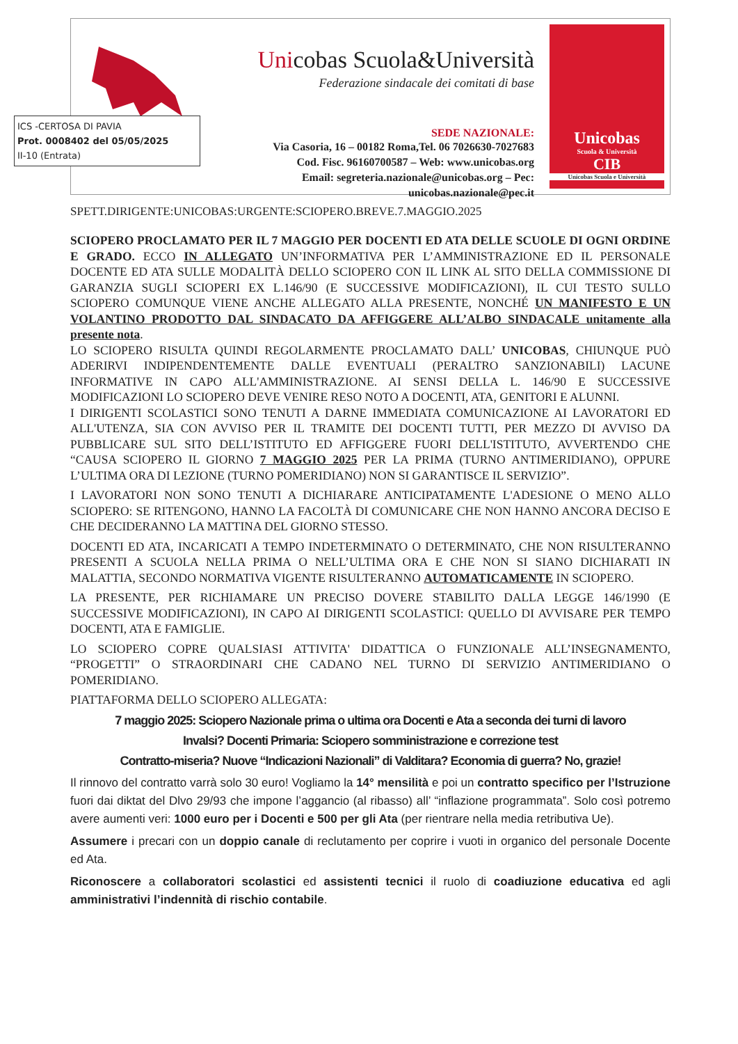Unicobas Scuola&Università
Federazione sindacale dei comitati di base
SEDE NAZIONALE:
Via Casoria, 16 – 00182 Roma,Tel. 06 7026630-7027683
Cod. Fisc. 96160700587 – Web: www.unicobas.org
Email: segreteria.nazionale@unicobas.org – Pec: unicobas.nazionale@pec.it
Unicobas
Scuola & Università
CIB
Unicobas Scuola e Università
ICS -CERTOSA DI PAVIA
Prot. 0008402 del 05/05/2025
II-10 (Entrata)
SPETT.DIRIGENTE:UNICOBAS:URGENTE:SCIOPERO.BREVE.7.MAGGIO.2025
SCIOPERO PROCLAMATO PER IL 7 MAGGIO PER DOCENTI ED ATA DELLE SCUOLE DI OGNI ORDINE E GRADO. ECCO IN ALLEGATO UN’INFORMATIVA PER L’AMMINISTRAZIONE ED IL PERSONALE DOCENTE ED ATA SULLE MODALITÀ DELLO SCIOPERO CON IL LINK AL SITO DELLA COMMISSIONE DI GARANZIA SUGLI SCIOPERI EX L.146/90 (E SUCCESSIVE MODIFICAZIONI), IL CUI TESTO SULLO SCIOPERO COMUNQUE VIENE ANCHE ALLEGATO ALLA PRESENTE, NONCHÉ UN MANIFESTO E UN VOLANTINO PRODOTTO DAL SINDACATO DA AFFIGGERE ALL’ALBO SINDACALE unitamente alla presente nota.
LO SCIOPERO RISULTA QUINDI REGOLARMENTE PROCLAMATO DALL’ UNICOBAS, CHIUNQUE PUÒ ADERIRVI INDIPENDENTEMENTE DALLE EVENTUALI (PERALTRO SANZIONABILI) LACUNE INFORMATIVE IN CAPO ALL'AMMINISTRAZIONE. AI SENSI DELLA L. 146/90 E SUCCESSIVE MODIFICAZIONI LO SCIOPERO DEVE VENIRE RESO NOTO A DOCENTI, ATA, GENITORI E ALUNNI.
I DIRIGENTI SCOLASTICI SONO TENUTI A DARNE IMMEDIATA COMUNICAZIONE AI LAVORATORI ED ALL'UTENZA, SIA CON AVVISO PER IL TRAMITE DEI DOCENTI TUTTI, PER MEZZO DI AVVISO DA PUBBLICARE SUL SITO DELL’ISTITUTO ED AFFIGGERE FUORI DELL'ISTITUTO, AVVERTENDO CHE “CAUSA SCIOPERO IL GIORNO 7 MAGGIO 2025 PER LA PRIMA (TURNO ANTIMERIDIANO), OPPURE L’ULTIMA ORA DI LEZIONE (TURNO POMERIDIANO) NON SI GARANTISCE IL SERVIZIO”.
I LAVORATORI NON SONO TENUTI A DICHIARARE ANTICIPATAMENTE L'ADESIONE O MENO ALLO SCIOPERO: SE RITENGONO, HANNO LA FACOLTÀ DI COMUNICARE CHE NON HANNO ANCORA DECISO E CHE DECIDERANNO LA MATTINA DEL GIORNO STESSO.
DOCENTI ED ATA, INCARICATI A TEMPO INDETERMINATO O DETERMINATO, CHE NON RISULTERANNO PRESENTI A SCUOLA NELLA PRIMA O NELL’ULTIMA ORA E CHE NON SI SIANO DICHIARATI IN MALATTIA, SECONDO NORMATIVA VIGENTE RISULTERANNO AUTOMATICAMENTE IN SCIOPERO.
LA PRESENTE, PER RICHIAMARE UN PRECISO DOVERE STABILITO DALLA LEGGE 146/1990 (E SUCCESSIVE MODIFICAZIONI), IN CAPO AI DIRIGENTI SCOLASTICI: QUELLO DI AVVISARE PER TEMPO DOCENTI, ATA E FAMIGLIE.
LO SCIOPERO COPRE QUALSIASI ATTIVITA' DIDATTICA O FUNZIONALE ALL’INSEGNAMENTO, “PROGETTI” O STRAORDINARI CHE CADANO NEL TURNO DI SERVIZIO ANTIMERIDIANO O POMERIDIANO.
PIATTAFORMA DELLO SCIOPERO ALLEGATA:
7 maggio 2025: Sciopero Nazionale prima o ultima ora Docenti e Ata a seconda dei turni di lavoro
Invalsi? Docenti Primaria: Sciopero somministrazione e correzione test
Contratto-miseria? Nuove “Indicazioni Nazionali” di Valditara? Economia di guerra? No, grazie!
Il rinnovo del contratto varrà solo 30 euro! Vogliamo la 14° mensilità e poi un contratto specifico per l’Istruzione fuori dai diktat del Dlvo 29/93 che impone l’aggancio (al ribasso) all’ “inflazione programmata”. Solo così potremo avere aumenti veri: 1000 euro per i Docenti e 500 per gli Ata (per rientrare nella media retributiva Ue).
Assumere i precari con un doppio canale di reclutamento per coprire i vuoti in organico del personale Docente ed Ata.
Riconoscere a collaboratori scolastici ed assistenti tecnici il ruolo di coadiuzione educativa ed agli amministrativi l’indennità di rischio contabile.